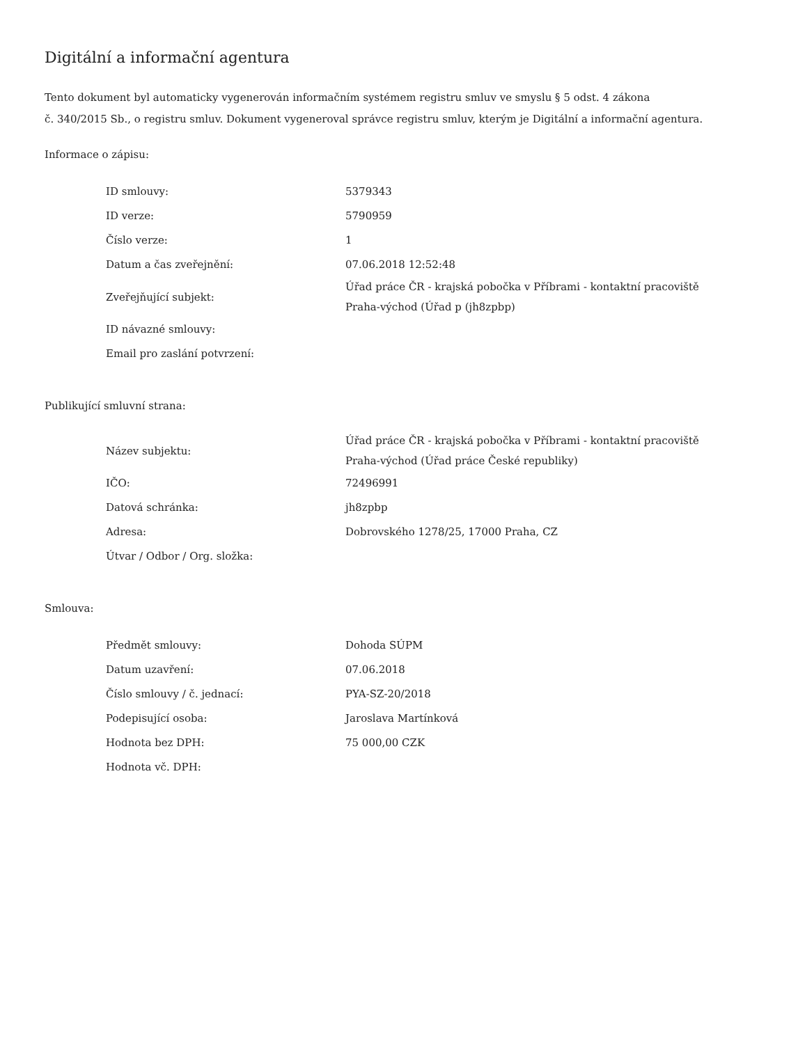Digitální a informační agentura
Tento dokument byl automaticky vygenerován informačním systémem registru smluv ve smyslu § 5 odst. 4 zákona
č. 340/2015 Sb., o registru smluv. Dokument vygeneroval správce registru smluv, kterým je Digitální a informační agentura.
Informace o zápisu:
| ID smlouvy: | 5379343 |
| ID verze: | 5790959 |
| Číslo verze: | 1 |
| Datum a čas zveřejnění: | 07.06.2018 12:52:48 |
| Zveřejňující subjekt: | Úřad práce ČR - krajská pobočka v Příbrami - kontaktní pracoviště Praha-východ (Úřad p (jh8zpbp) |
| ID návazné smlouvy: | |
| Email pro zaslání potvrzení: | |
Publikující smluvní strana:
| Název subjektu: | Úřad práce ČR - krajská pobočka v Příbrami - kontaktní pracoviště Praha-východ (Úřad práce České republiky) |
| IČO: | 72496991 |
| Datová schránka: | jh8zpbp |
| Adresa: | Dobrovského 1278/25, 17000 Praha, CZ |
| Útvar / Odbor / Org. složka: | |
Smlouva:
| Předmět smlouvy: | Dohoda SÚPM |
| Datum uzavření: | 07.06.2018 |
| Číslo smlouvy / č. jednací: | PYA-SZ-20/2018 |
| Podepisující osoba: | Jaroslava Martínková |
| Hodnota bez DPH: | 75 000,00 CZK |
| Hodnota vč. DPH: | |